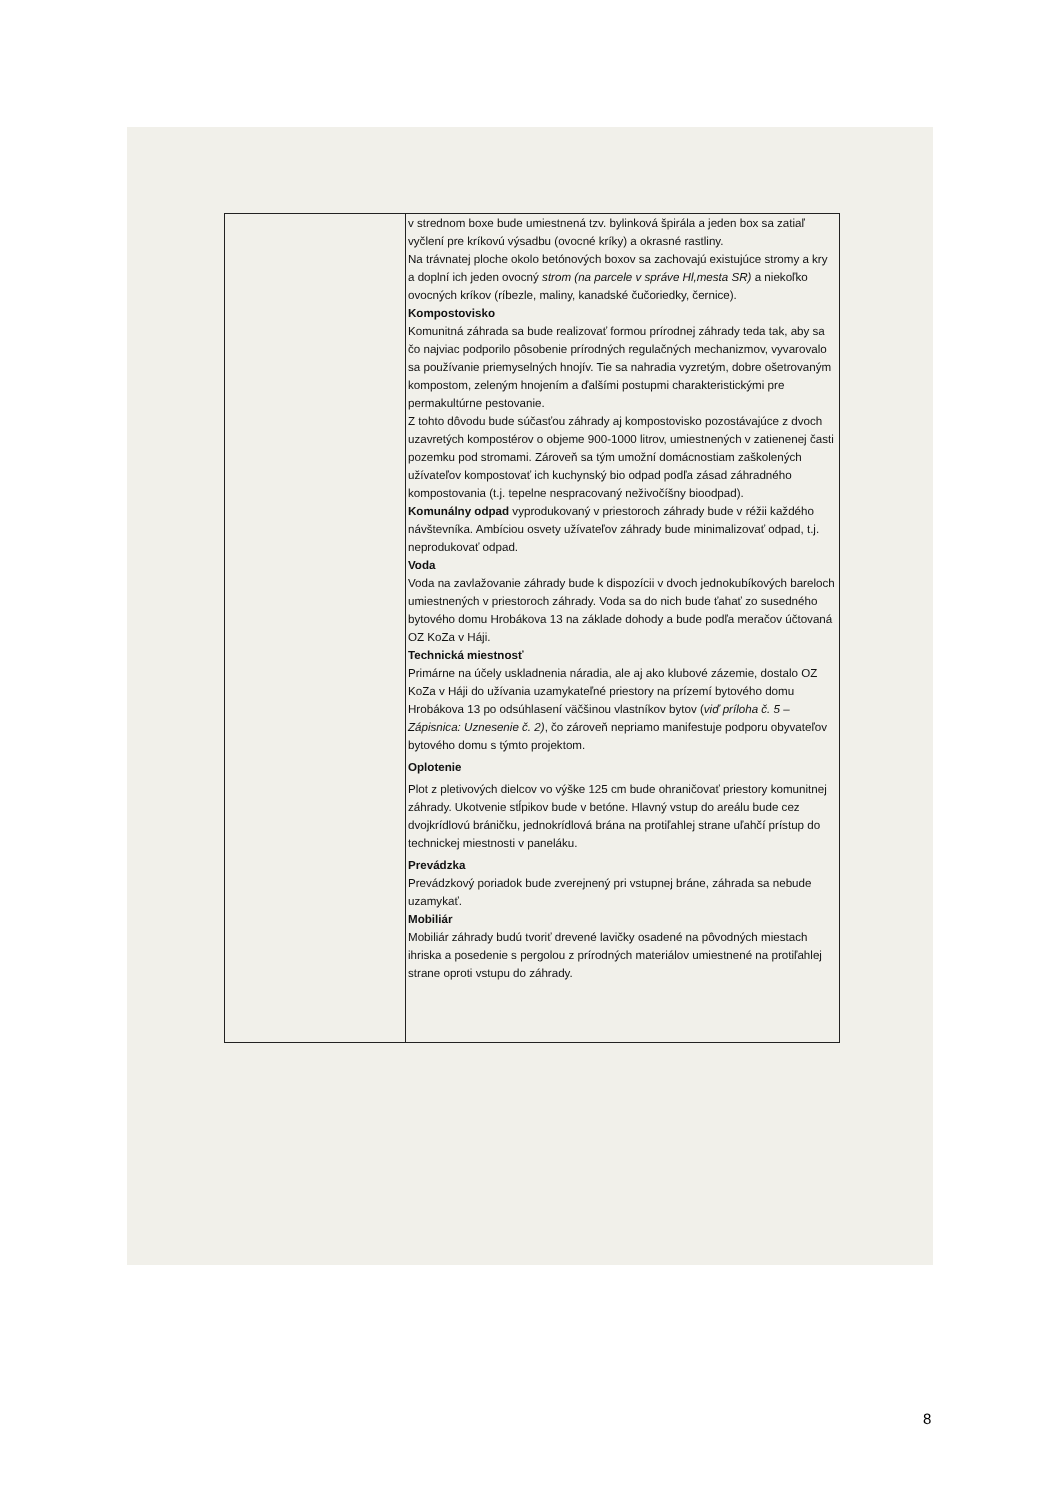| | v strednom boxe bude umiestnená tzv. bylinková špirála a jeden box sa zatiaľ vyčlení pre kríkovú výsadbu (ovocné kríky) a okrasné rastliny. Na trávnatej ploche okolo betónových boxov sa zachovajú existujúce stromy a kry a doplní ich jeden ovocný strom (na parcele v správe Hl,mesta SR) a niekoľko ovocných kríkov (ríbezle, maliny, kanadské čučoriedky, černice). Kompostovisko Komunitná záhrada sa bude realizovať formou prírodnej záhrady teda tak, aby sa čo najviac podporilo pôsobenie prírodných regulačných mechanizmov, vyvarovalo sa používanie priemyselných hnojív. Tie sa nahradia vyzretým, dobre ošetrovaným kompostom, zeleným hnojením a ďalšími postupmi charakteristickými pre permakultúrne pestovanie. Z tohto dôvodu bude súčasťou záhrady aj kompostovisko pozostávajúce z dvoch uzavretých kompostérov o objeme 900-1000 litrov, umiestnených v zatienenej časti pozemku pod stromami. Zároveň sa tým umožní domácnostiam zaškolených užívateľov kompostovať ich kuchynský bio odpad podľa zásad záhradného kompostovania (t.j. tepelne nespracovaný neživočíšny bioodpad). Komunálny odpad vyprodukovaný v priestoroch záhrady bude v réžii každého návštevníka. Ambíciou osvety užívateľov záhrady bude minimalizovať odpad, t.j. neprodukovať odpad. Voda Voda na zavlažovanie záhrady bude k dispozícii v dvoch jednokubíkových bareloch umiestnených v priestoroch záhrady. Voda sa do nich bude ťahať zo susedného bytového domu Hrobákova 13 na základe dohody a bude podľa meračov účtovaná OZ KoZa v Háji. Technická miestnosť Primárne na účely uskladnenia náradia, ale aj ako klubové zázemie, dostalo OZ KoZa v Háji do užívania uzamykateľné priestory na prízemí bytového domu Hrobákova 13 po odsúhlasení väčšinou vlastníkov bytov ( viď príloha č. 5 – Zápisnica: Uznesenie č. 2) , čo zároveň nepriamo manifestuje podporu obyvateľov bytového domu s týmto projektom. Oplotenie Plot z pletivových dielcov vo výške 125 cm bude ohraničovať priestory komunitnej záhrady. Ukotvenie stĺpikov bude v betóne. Hlavný vstup do areálu bude cez dvojkrídlovú bráničku, jednokrídlová brána na protiľahlej strane uľahčí prístup do technickej miestnosti v paneláku. Prevádzka Prevádzkový poriadok bude zverejnený pri vstupnej bráne, záhrada sa nebude uzamykať. Mobiliár Mobiliár záhrady budú tvoriť drevené lavičky osadené na pôvodných miestach ihriska a posedenie s pergolou z prírodných materiálov umiestnené na protiľahlej strane oproti vstupu do záhrady. |
8